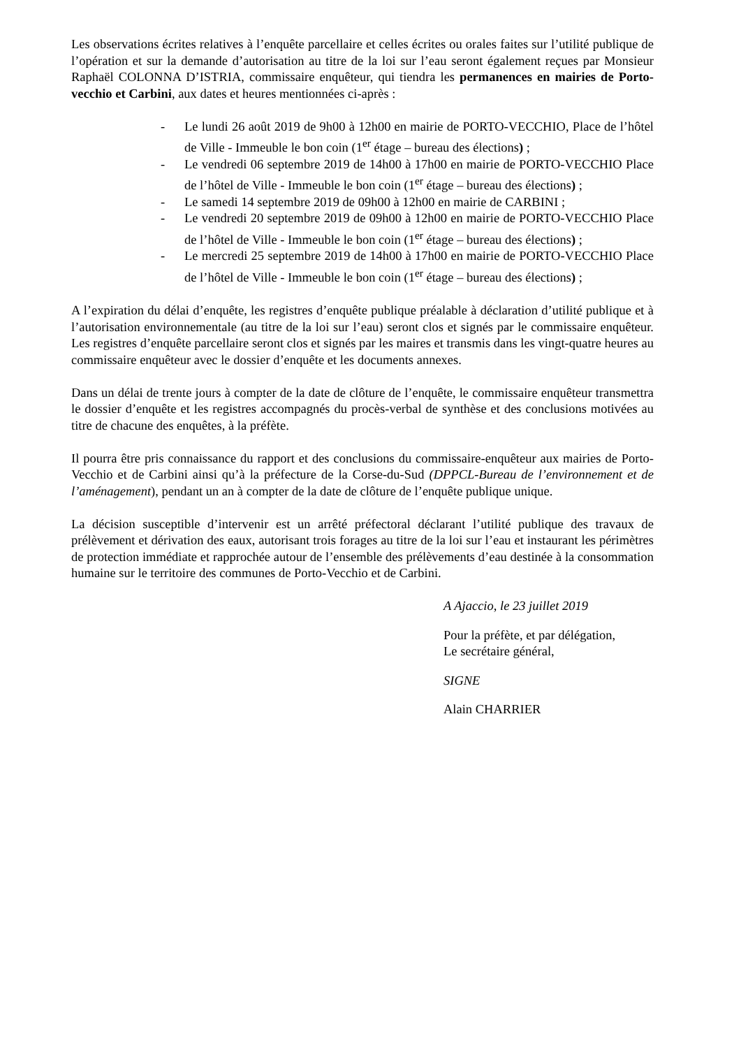Les observations écrites relatives à l’enquête parcellaire et celles écrites ou orales faites sur l’utilité publique de l’opération et sur la demande d’autorisation au titre de la loi sur l’eau seront également reçues par Monsieur Raphaël COLONNA D’ISTRIA, commissaire enquêteur, qui tiendra les permanences en mairies de Porto-vecchio et Carbini, aux dates et heures mentionnées ci-après :
- Le lundi 26 août 2019 de 9h00 à 12h00 en mairie de PORTO-VECCHIO, Place de l’hôtel de Ville - Immeuble le bon coin (1<sup>er</sup> étage – bureau des élections) ;
- Le vendredi 06 septembre 2019 de 14h00 à 17h00 en mairie de PORTO-VECCHIO Place de l’hôtel de Ville - Immeuble le bon coin (1<sup>er</sup> étage – bureau des élections) ;
- Le samedi 14 septembre 2019 de 09h00 à 12h00 en mairie de CARBINI ;
- Le vendredi 20 septembre 2019 de 09h00 à 12h00 en mairie de PORTO-VECCHIO Place de l’hôtel de Ville - Immeuble le bon coin (1<sup>er</sup> étage – bureau des élections) ;
- Le mercredi 25 septembre 2019 de 14h00 à 17h00 en mairie de PORTO-VECCHIO Place de l’hôtel de Ville - Immeuble le bon coin (1<sup>er</sup> étage – bureau des élections) ;
A l’expiration du délai d’enquête, les registres d’enquête publique préalable à déclaration d’utilité publique et à l’autorisation environnementale (au titre de la loi sur l’eau) seront clos et signés par le commissaire enquêteur. Les registres d’enquête parcellaire seront clos et signés par les maires et transmis dans les vingt-quatre heures au commissaire enquêteur avec le dossier d’enquête et les documents annexes.
Dans un délai de trente jours à compter de la date de clôture de l’enquête, le commissaire enquêteur transmettra le dossier d’enquête et les registres accompagnés du procès-verbal de synthèse et des conclusions motivées au titre de chacune des enquêtes, à la préfète.
Il pourra être pris connaissance du rapport et des conclusions du commissaire-enquêteur aux mairies de Porto-Vecchio et de Carbini ainsi qu’à la préfecture de la Corse-du-Sud (DPPCL-Bureau de l’environnement et de l’aménagement), pendant un an à compter de la date de clôture de l’enquête publique unique.
La décision susceptible d’intervenir est un arrêté préfectoral déclarant l’utilité publique des travaux de prélèvement et dérivation des eaux, autorisant trois forages au titre de la loi sur l’eau et instaurant les périmètres de protection immédiate et rapprochée autour de l’ensemble des prélèvements d’eau destinée à la consommation humaine sur le territoire des communes de Porto-Vecchio et de Carbini.
A Ajaccio, le 23 juillet 2019
Pour la préfète, et par délégation,
Le secrétaire général,
SIGNE
Alain CHARRIER